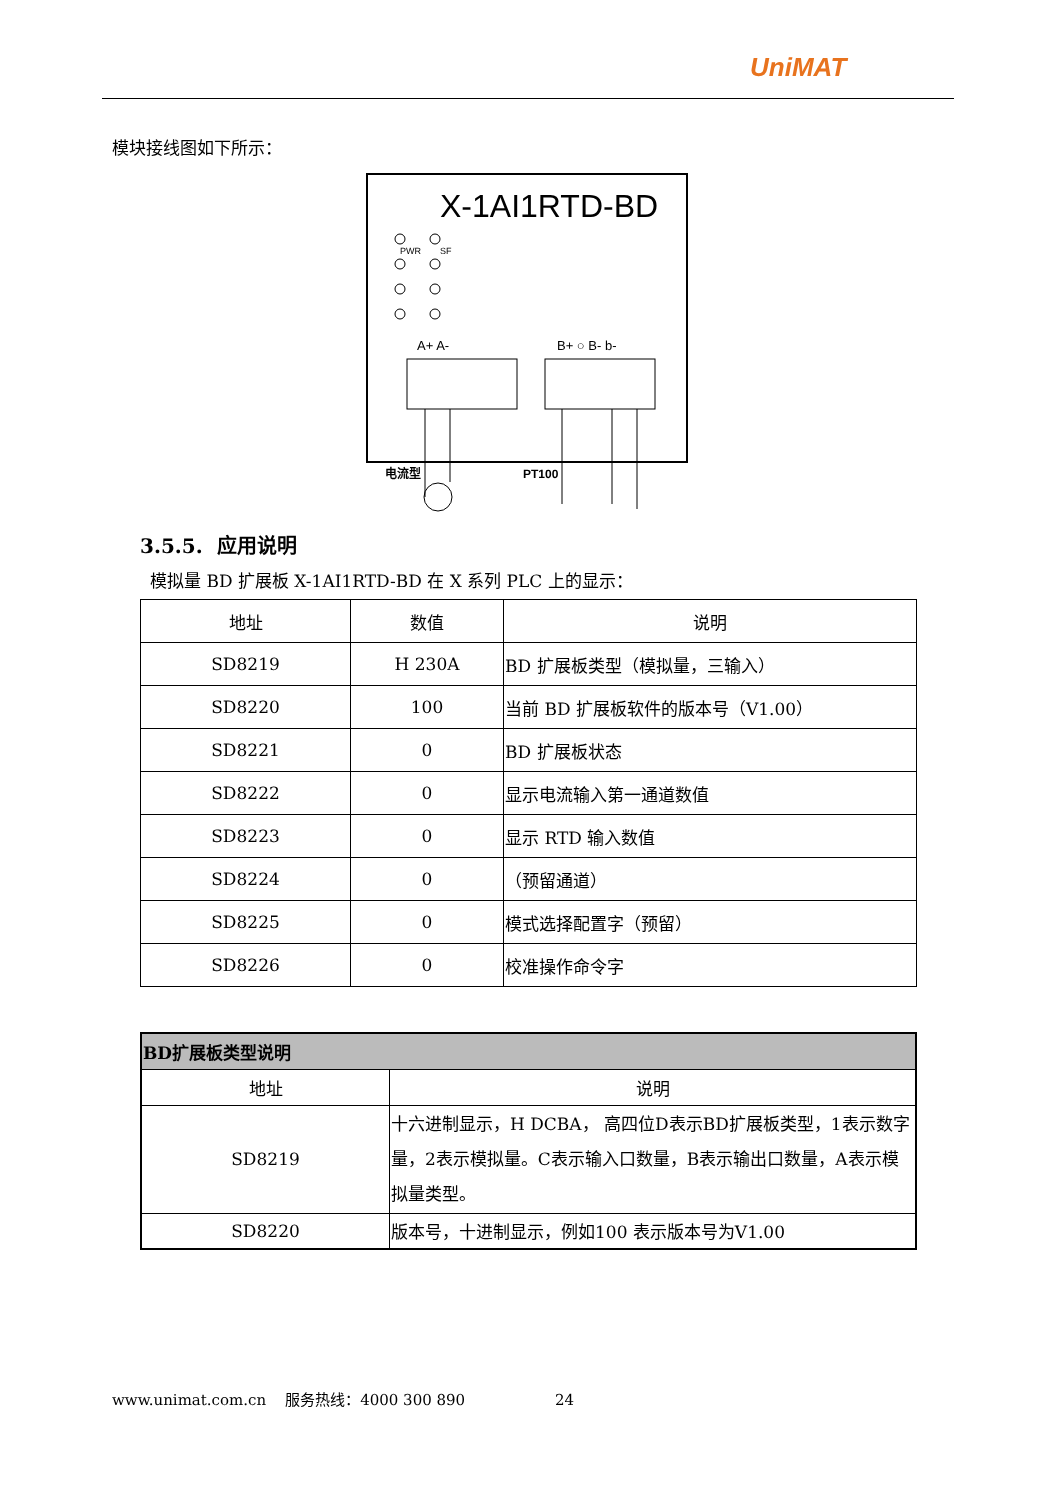UniMAT
模块接线图如下所示：
X-1AI1RTD-BD
PWR
SF
A+ A-
B+ ○ B- b-
电流型
PT100
3.5.5. 应用说明
模拟量 BD 扩展板 X-1AI1RTD-BD 在 X 系列 PLC 上的显示：
| 地址 | 数值 | 说明 |
| --- | --- | --- |
| SD8219 | H 230A | BD 扩展板类型（模拟量，三输入） |
| SD8220 | 100 | 当前 BD 扩展板软件的版本号（V1.00） |
| SD8221 | 0 | BD 扩展板状态 |
| SD8222 | 0 | 显示电流输入第一通道数值 |
| SD8223 | 0 | 显示 RTD 输入数值 |
| SD8224 | 0 | （预留通道） |
| SD8225 | 0 | 模式选择配置字（预留） |
| SD8226 | 0 | 校准操作命令字 |
| BD扩展板类型说明 | |
| --- | --- |
| 地址 | 说明 |
| SD8219 | 十六进制显示，H DCBA， 高四位D表示BD扩展板类型，1表示数字量，2表示模拟量。C表示输入口数量，B表示输出口数量，A表示模拟量类型。 |
| SD8220 | 版本号，十进制显示，例如100 表示版本号为V1.00 |
www.unimat.com.cn 服务热线：4000 300 890 24